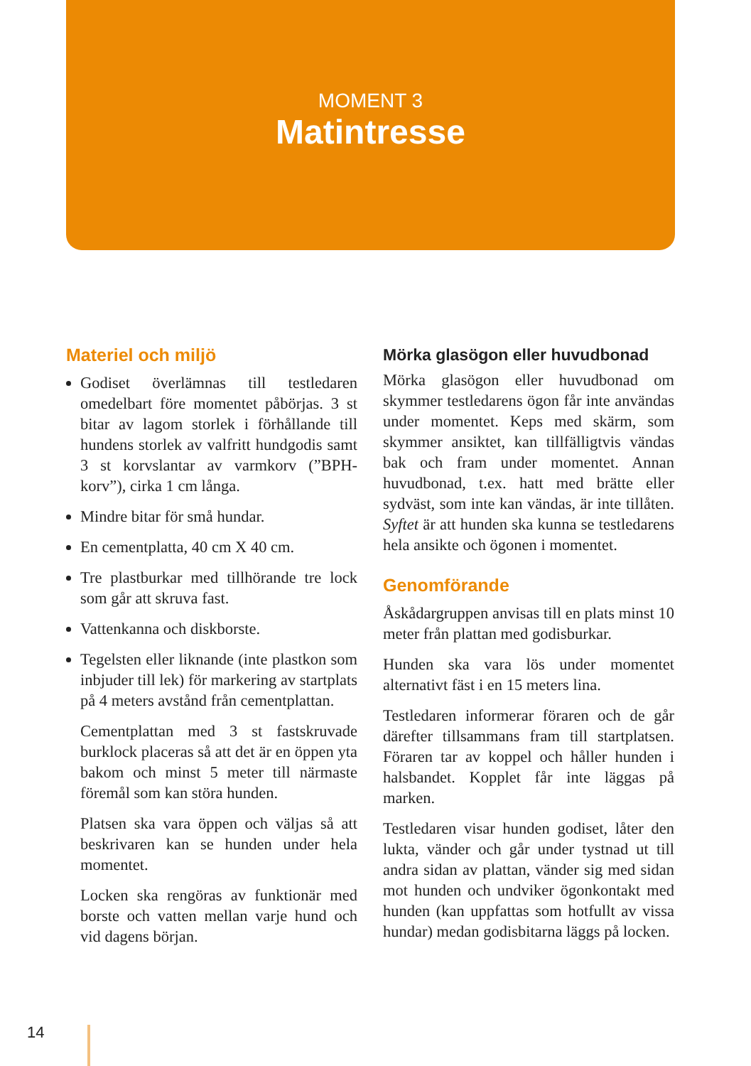MOMENT 3
Matintresse
Materiel och miljö
Godiset överlämnas till testledaren omedelbart före momentet påbörjas. 3 st bitar av lagom storlek i förhållande till hundens storlek av valfritt hundgodis samt 3 st korvslantar av varmkorv (”BPH-korv”), cirka 1 cm långa.
Mindre bitar för små hundar.
En cementplatta, 40 cm X 40 cm.
Tre plastburkar med tillhörande tre lock som går att skruva fast.
Vattenkanna och diskborste.
Tegelsten eller liknande (inte plastkon som inbjuder till lek) för markering av startplats på 4 meters avstånd från cementplattan.
Cementplattan med 3 st fastskruvade burklock placeras så att det är en öppen yta bakom och minst 5 meter till närmaste föremål som kan störa hunden.
Platsen ska vara öppen och väljas så att beskrivaren kan se hunden under hela momentet.
Locken ska rengöras av funktionär med borste och vatten mellan varje hund och vid dagens början.
Mörka glasögon eller huvudbonad
Mörka glasögon eller huvudbonad om skymmer testledarens ögon får inte användas under momentet. Keps med skärm, som skymmer ansiktet, kan tillfälligtvis vändas bak och fram under momentet. Annan huvudbonad, t.ex. hatt med brätte eller sydväst, som inte kan vändas, är inte tillåten. Syftet är att hunden ska kunna se testledarens hela ansikte och ögonen i momentet.
Genomförande
Åskådargruppen anvisas till en plats minst 10 meter från plattan med godisburkar.
Hunden ska vara lös under momentet alternativt fäst i en 15 meters lina.
Testledaren informerar föraren och de går därefter tillsammans fram till startplatsen. Föraren tar av koppel och håller hunden i halsbandet. Kopplet får inte läggas på marken.
Testledaren visar hunden godiset, låter den lukta, vänder och går under tystnad ut till andra sidan av plattan, vänder sig med sidan mot hunden och undviker ögonkontakt med hunden (kan uppfattas som hotfullt av vissa hundar) medan godisbitarna läggs på locken.
14